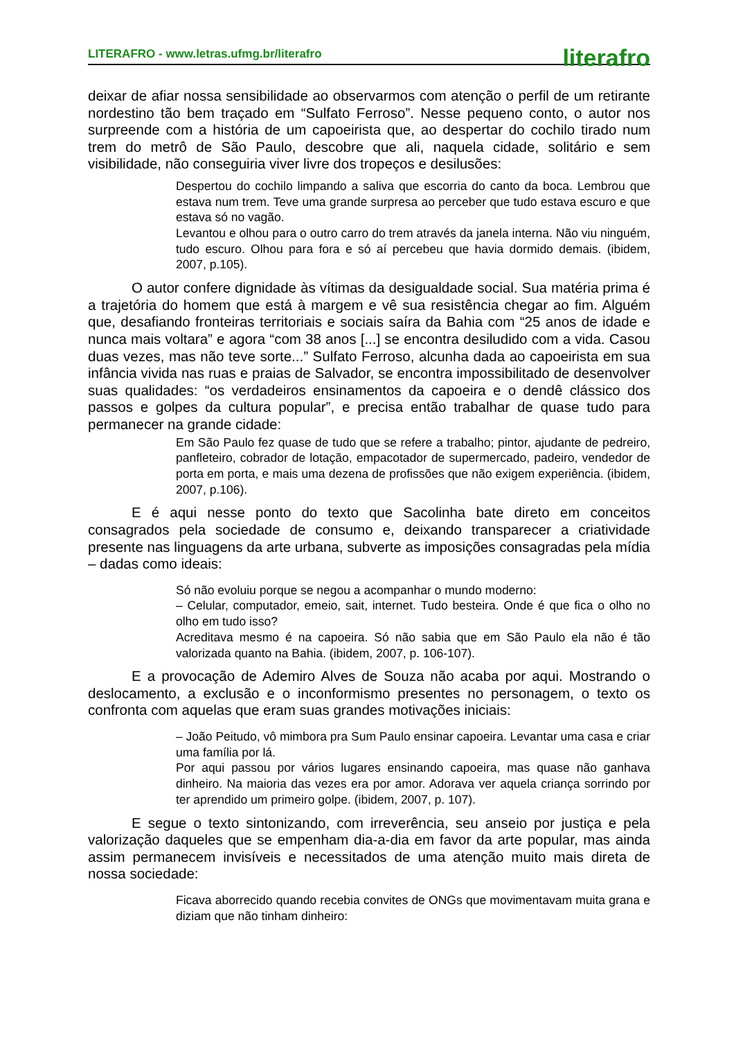LITERAFRO - www.letras.ufmg.br/literafro literafro
deixar de afiar nossa sensibilidade ao observarmos com atenção o perfil de um retirante nordestino tão bem traçado em “Sulfato Ferroso”. Nesse pequeno conto, o autor nos surpreende com a história de um capoeirista que, ao despertar do cochilo tirado num trem do metrô de São Paulo, descobre que ali, naquela cidade, solitário e sem visibilidade, não conseguiria viver livre dos tropeços e desilusões:
Despertou do cochilo limpando a saliva que escorria do canto da boca. Lembrou que estava num trem. Teve uma grande surpresa ao perceber que tudo estava escuro e que estava só no vagão.
Levantou e olhou para o outro carro do trem através da janela interna. Não viu ninguém, tudo escuro. Olhou para fora e só aí percebeu que havia dormido demais. (ibidem, 2007, p.105).
O autor confere dignidade às vítimas da desigualdade social. Sua matéria prima é a trajetória do homem que está à margem e vê sua resistência chegar ao fim. Alguém que, desafiando fronteiras territoriais e sociais saíra da Bahia com “25 anos de idade e nunca mais voltara” e agora “com 38 anos [...] se encontra desiludido com a vida. Casou duas vezes, mas não teve sorte...” Sulfato Ferroso, alcunha dada ao capoeirista em sua infância vivida nas ruas e praias de Salvador, se encontra impossibilitado de desenvolver suas qualidades: “os verdadeiros ensinamentos da capoeira e o dendê clássico dos passos e golpes da cultura popular”, e precisa então trabalhar de quase tudo para permanecer na grande cidade:
Em São Paulo fez quase de tudo que se refere a trabalho; pintor, ajudante de pedreiro, panfleteiro, cobrador de lotação, empacotador de supermercado, padeiro, vendedor de porta em porta, e mais uma dezena de profissões que não exigem experiência. (ibidem, 2007, p.106).
E é aqui nesse ponto do texto que Sacolinha bate direto em conceitos consagrados pela sociedade de consumo e, deixando transparecer a criatividade presente nas linguagens da arte urbana, subverte as imposições consagradas pela mídia – dadas como ideais:
Só não evoluiu porque se negou a acompanhar o mundo moderno:
– Celular, computador, emeio, sait, internet. Tudo besteira. Onde é que fica o olho no olho em tudo isso?
Acreditava mesmo é na capoeira. Só não sabia que em São Paulo ela não é tão valorizada quanto na Bahia. (ibidem, 2007, p. 106-107).
E a provocação de Ademiro Alves de Souza não acaba por aqui. Mostrando o deslocamento, a exclusão e o inconformismo presentes no personagem, o texto os confronta com aquelas que eram suas grandes motivações iniciais:
– João Peitudo, vô mimbora pra Sum Paulo ensinar capoeira. Levantar uma casa e criar uma família por lá.
Por aqui passou por vários lugares ensinando capoeira, mas quase não ganhava dinheiro. Na maioria das vezes era por amor. Adorava ver aquela criança sorrindo por ter aprendido um primeiro golpe. (ibidem, 2007, p. 107).
E segue o texto sintonizando, com irreverência, seu anseio por justiça e pela valorização daqueles que se empenham dia-a-dia em favor da arte popular, mas ainda assim permanecem invisíveis e necessitados de uma atenção muito mais direta de nossa sociedade:
Ficava aborrecido quando recebia convites de ONGs que movimentavam muita grana e diziam que não tinham dinheiro: